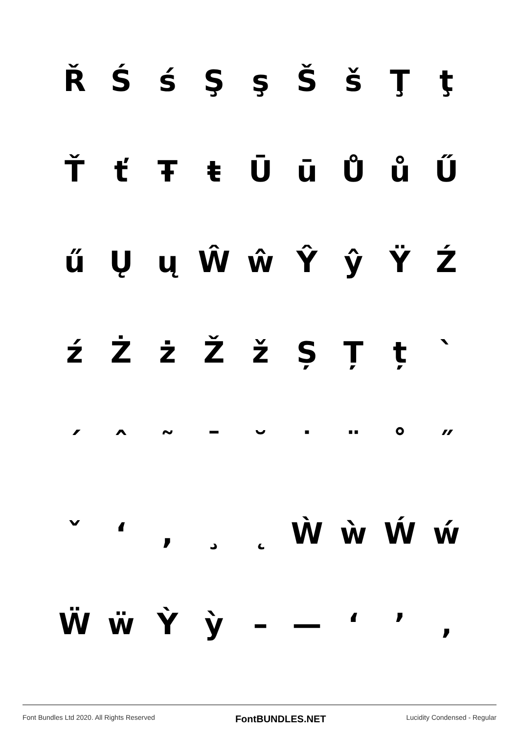ŘŚśŞşŠšŢţ
ŤťŦŧŪūŮůŰ
űŲųŴŵŶŷŸŹ
źŻżŽžȘȚțˋ
ˊˆ ˜ ˉ ˘ ˙ ¨ ˚ ˝
ˇʻ, ¸ ˛ ẀẁẂẃ
ẄẅỲỳ – — ‘’ ‚
Font Bundles Ltd 2020. All Rights Reserved FontBUNDLES.NET Lucidity Condensed - Regular